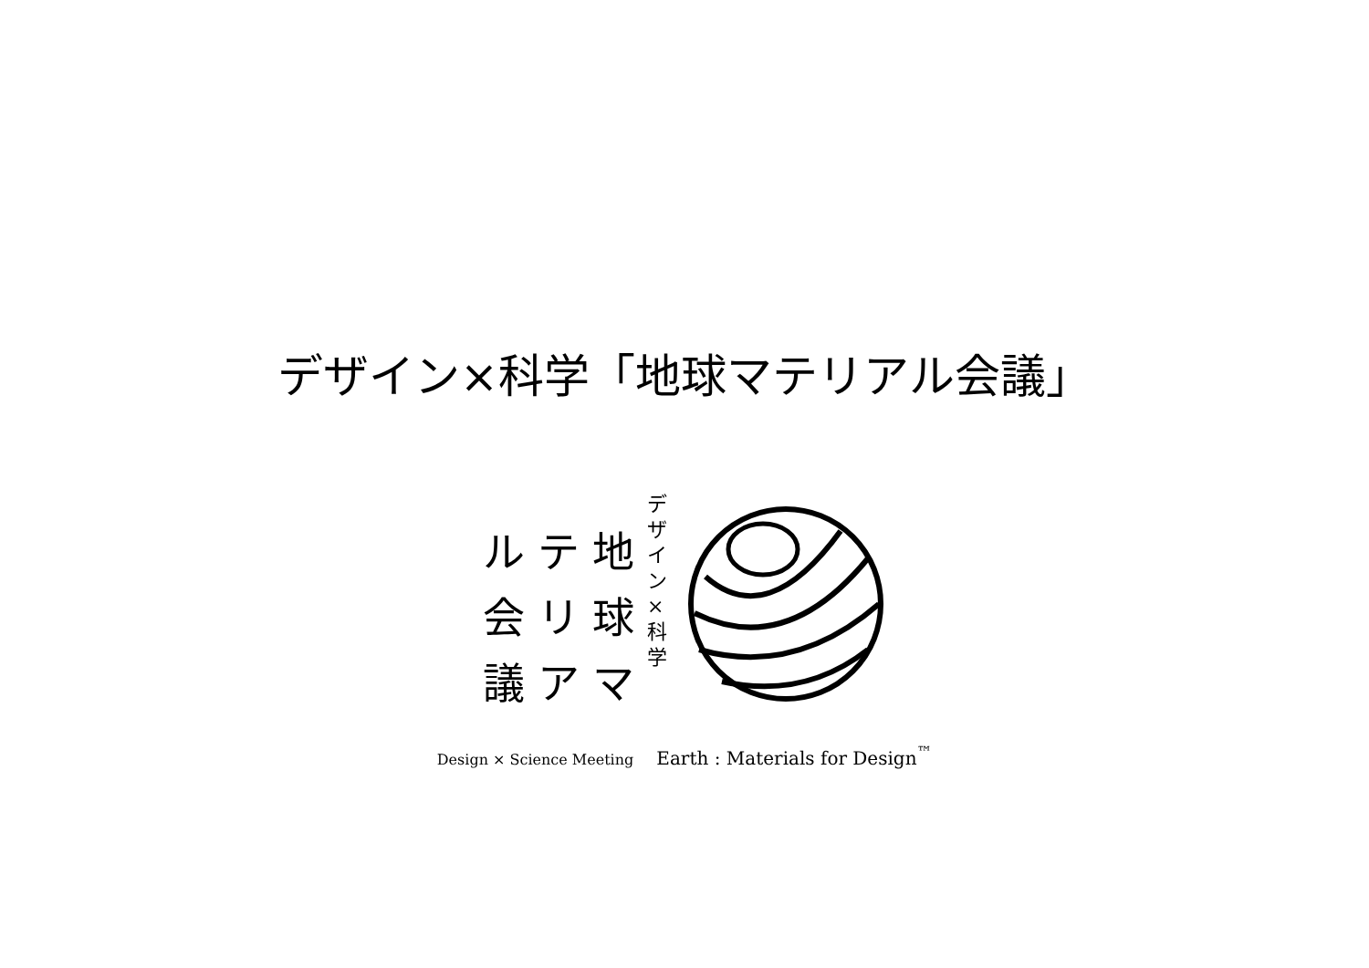デザイン×科学「地球マテリアル会議」
デザイン
×
科学
地
球
マ
テ
リ
ア
ル
会
議
Design × Science Meeting Earth : Materials for Design<sup>™</sup>